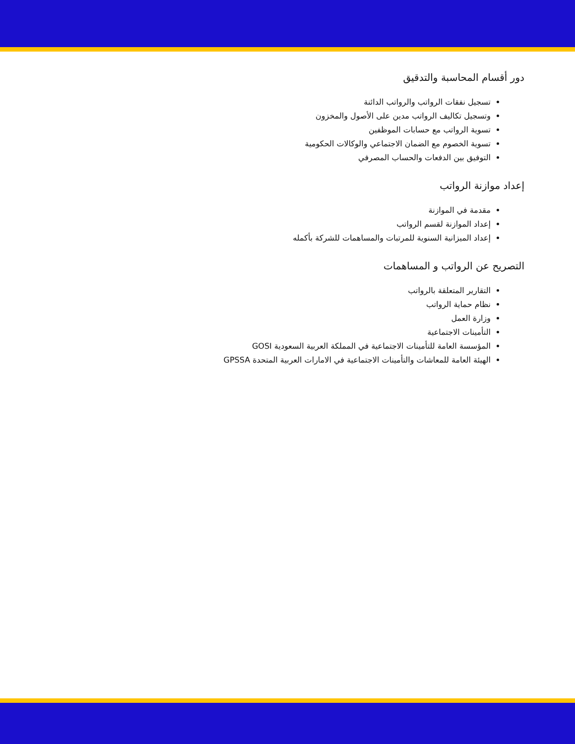دور أقسام المحاسبة والتدقيق
تسجيل نفقات الرواتب والرواتب الدائنة
وتسجيل تكاليف الرواتب مدين على الأصول والمخزون
تسوية الرواتب مع حسابات الموظفين
تسوية الخصوم مع الضمان الاجتماعي والوكالات الحكومية
التوفيق بين الدفعات والحساب المصرفي
إعداد موازنة الرواتب
مقدمة في الموازنة
إعداد الموازنة لقسم الرواتب
إعداد الميزانية السنوية للمرتبات والمساهمات للشركة بأكمله
التصريح عن الرواتب و المساهمات
التقارير المتعلقة بالرواتب
نظام حماية الرواتب
وزارة العمل
التأمينات الاجتماعية
المؤسسة العامة للتأمينات الاجتماعية في المملكة العربية السعودية GOSI
الهيئة العامة للمعاشات والتأمينات الاجتماعية في الامارات العربية المتحدة GPSSA